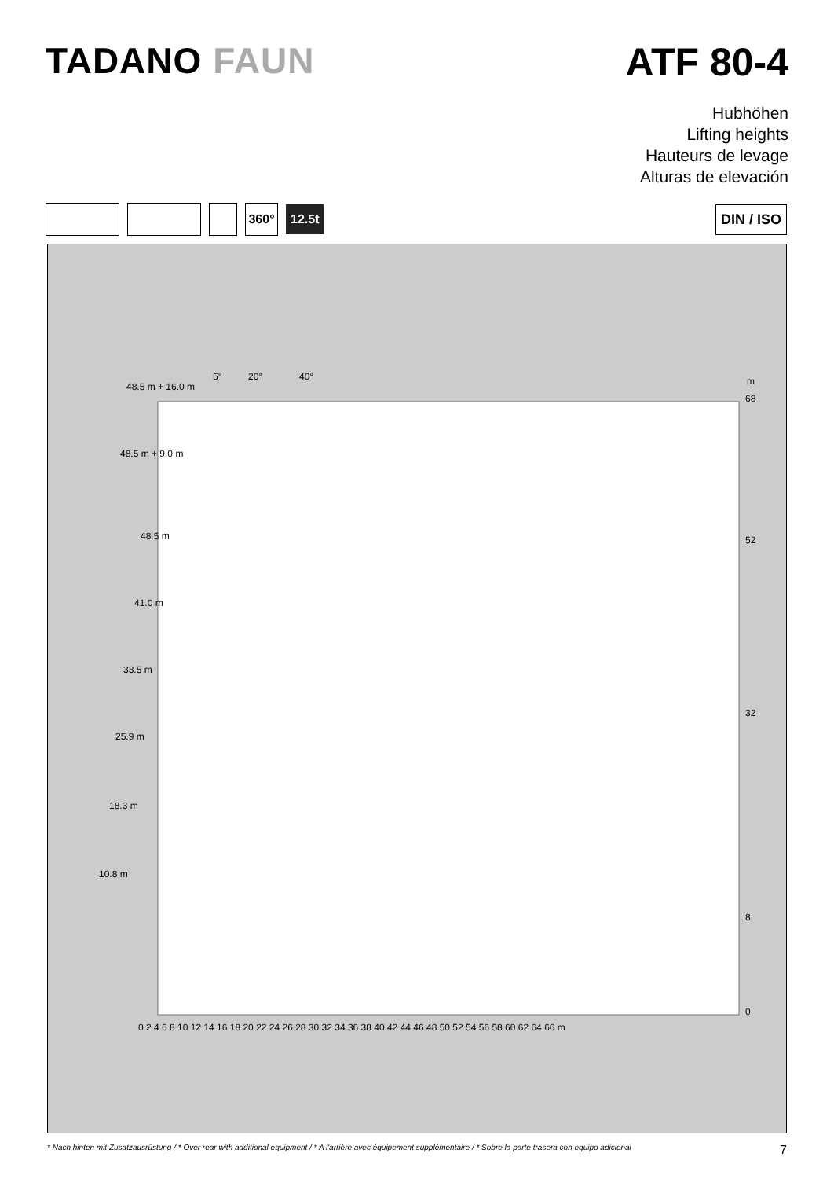TADANO FAUN ATF 80-4
Hubhöhen
Lifting heights
Hauteurs de levage
Alturas de elevación
360°
12.5t DIN / ISO
5°
20°
40°
48.5 m + 16.0 m
48.5 m + 9.0 m
48.5 m
41.0 m
33.5 m
25.9 m
18.3 m
10.8 m
m
0 2 4 6 8 10 12 14 16 18 20 22 24 26 28 30 32 34 36 38 40 42 44 46 48 50 52 54 56 58 60 62 64 66 m
68
52
32
8
0
* Nach hinten mit Zusatzausrüstung / * Over rear with additional equipment / * A l'arrière avec équipement supplémentaire / * Sobre la parte trasera con equipo adicional 7